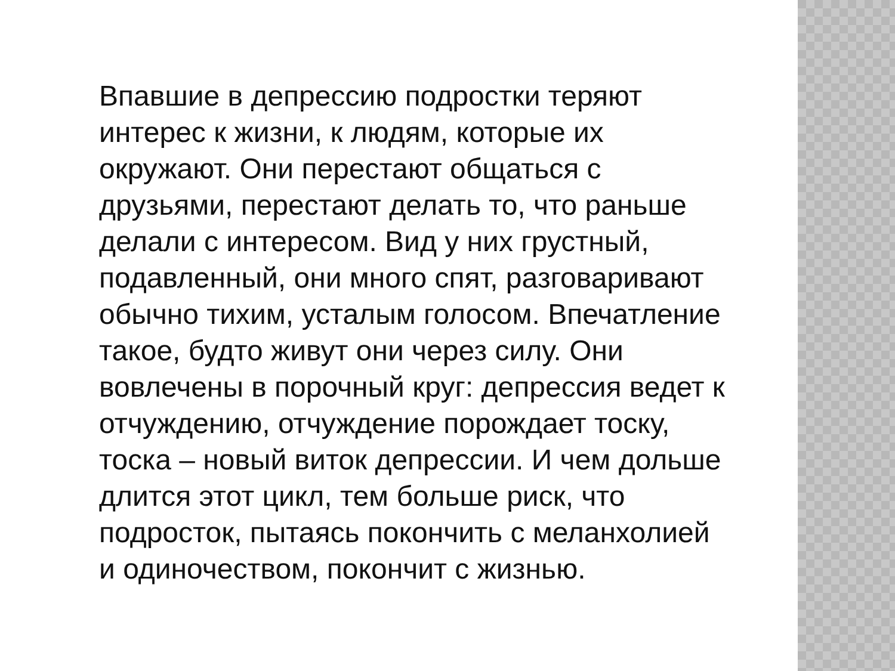Впавшие в депрессию подростки теряют
интерес к жизни, к людям, которые их
окружают. Они перестают общаться с
друзьями, перестают делать то, что раньше
делали с интересом. Вид у них грустный,
подавленный, они много спят, разговаривают
обычно тихим, усталым голосом. Впечатление
такое, будто живут они через силу. Они
вовлечены в порочный круг: депрессия ведет к
отчуждению, отчуждение порождает тоску,
тоска – новый виток депрессии. И чем дольше
длится этот цикл, тем больше риск, что
подросток, пытаясь покончить с меланхолией
и одиночеством, покончит с жизнью.